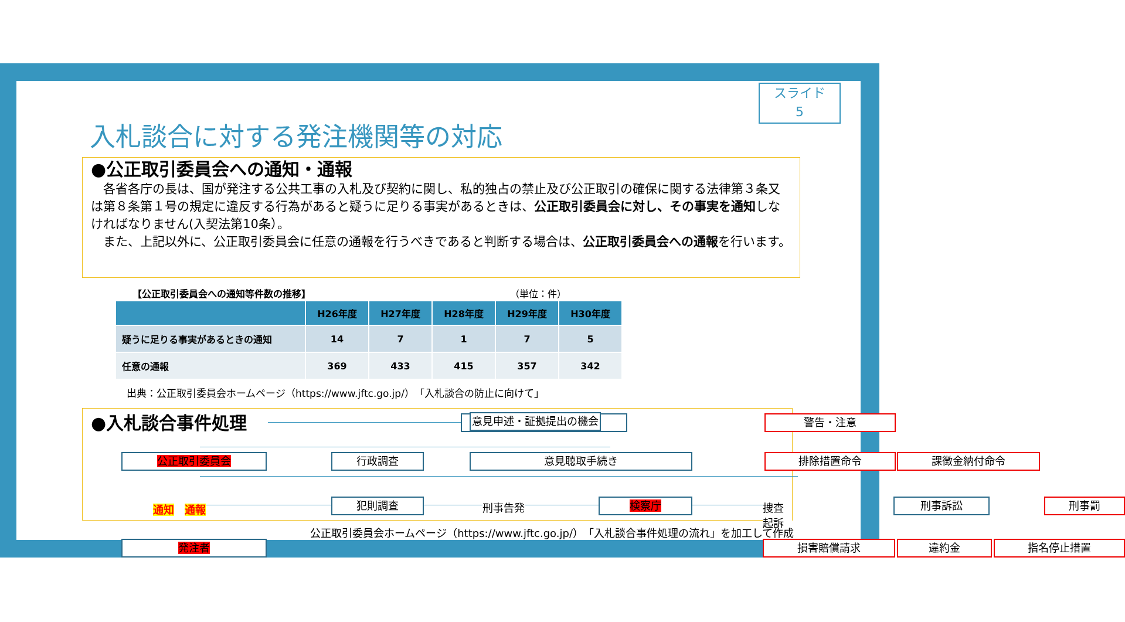スライド
5
入札談合に対する発注機関等の対応
●公正取引委員会への通知・通報
　各省各庁の長は、国が発注する公共工事の入札及び契約に関し、私的独占の禁止及び公正取引の確保に関する法律第３条又は第８条第１号の規定に違反する行為があると疑うに足りる事実があるときは、公正取引委員会に対し、その事実を通知しなければなりません(入契法第10条）。
　また、上記以外に、公正取引委員会に任意の通報を行うべきであると判断する場合は、公正取引委員会への通報を行います。
【公正取引委員会への通知等件数の推移】 （単位：件）
| | H26年度 | H27年度 | H28年度 | H29年度 | H30年度 |
| --- | --- | --- | --- | --- | --- |
| 疑うに足りる事実があるときの通知 | 14 | 7 | 1 | 7 | 5 |
| 任意の通報 | 369 | 433 | 415 | 357 | 342 |
出典：公正取引委員会ホームページ（https://www.jftc.go.jp/）「入札談合の防止に向けて」
●入札談合事件処理 意見申述・証拠提出の機会 警告・注意
公正取引委員会 行政調査 意見聴取手続き 排除措置命令 課徴金納付命令
通知　通報 犯則調査 刑事告発 検察庁 捜査　起訴 刑事訴訟 刑事罰
発注者 損害賠償請求 違約金 指名停止措置
公正取引委員会ホームページ（https://www.jftc.go.jp/）「入札談合事件処理の流れ」を加工して作成